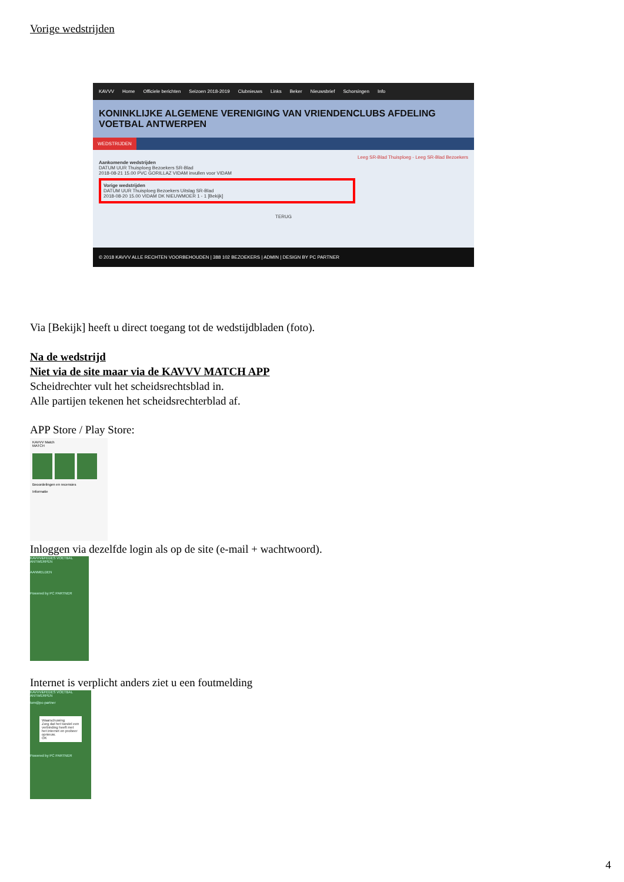Vorige wedstrijden
KAVVV Home Officiele berichten Seizoen 2018-2019 Clubnieuws Links Beker Nieuwsbrief Schorsingen Info
KONINKLIJKE ALGEMENE VERENIGING VAN VRIENDENCLUBS AFDELING VOETBAL ANTWERPEN
WEDSTRIJDEN
Leeg SR-Blad Thuisploeg - Leeg SR-Blad Bezoekers
Aankomende wedstrijden
DATUM UUR Thuisploeg Bezoekers SR-Blad
2018-08-21 15.00 PVC GORILLAZ VIDAM invullen voor VIDAM
Vorige wedstrijden
DATUM UUR Thuisploeg Bezoekers Uitslag SR-Blad
2018-08-20 15.00 VIDAM DK NIEUWMOER 1 - 1 [Bekijk]
TERUG
© 2018 KAVVV ALLE RECHTEN VOORBEHOUDEN | 388 102 BEZOEKERS | ADMIN | DESIGN BY PC PARTNER
Via [Bekijk] heeft u direct toegang tot de wedstijdbladen (foto).
Na de wedstrijd
Niet via de site maar via de KAVVV MATCH APP
Scheidrechter vult het scheidsrechtsblad in.
Alle partijen tekenen het scheidsrechterblad af.
APP Store / Play Store:
KAVVV Match
MATCH
Beoordelingen en recensies
Informatie
Inloggen via dezelfde login als op de site (e-mail + wachtwoord).
KAVVV&FEDES VOETBAL ANTWERPEN
AANMELDEN
Powered by PC PARTNER
Internet is verplicht anders ziet u een foutmelding
KAVVV&FEDES VOETBAL ANTWERPEN
tom@pc-partner
Waarschuwing
Zorg dat het toestel een verbinding heeft met het internet en probeer opnieuw.
OK
Powered by PC PARTNER
4